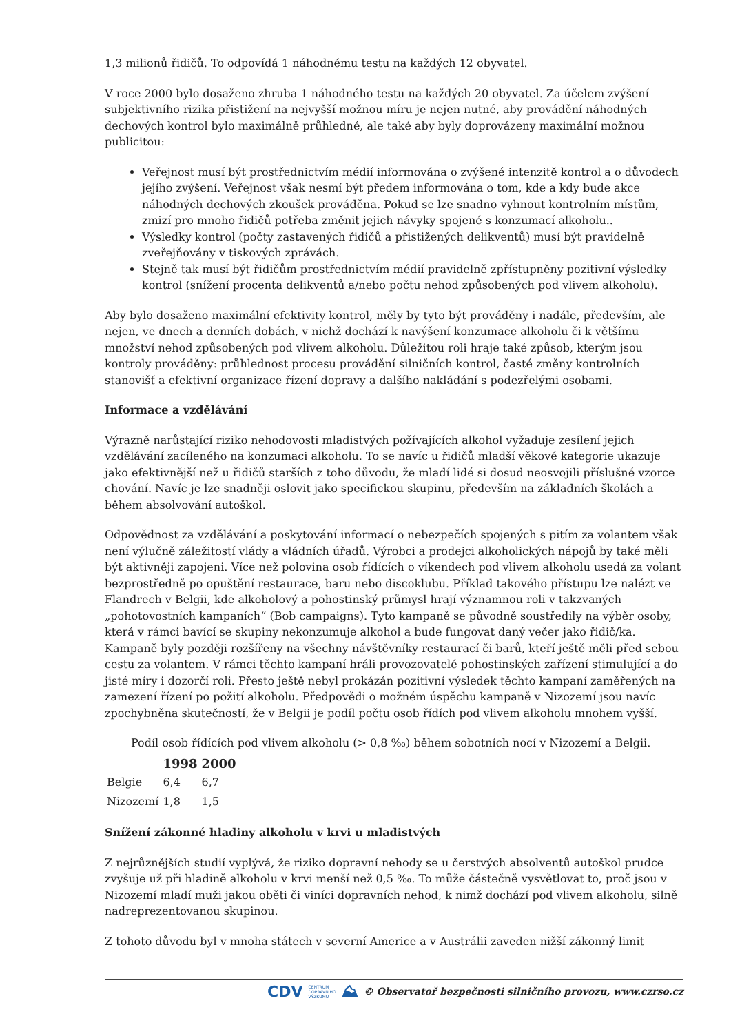1,3 milionů řidičů. To odpovídá 1 náhodnému testu na každých 12 obyvatel.
V roce 2000 bylo dosaženo zhruba 1 náhodného testu na každých 20 obyvatel. Za účelem zvýšení subjektivního rizika přistižení na nejvyšší možnou míru je nejen nutné, aby provádění náhodných dechových kontrol bylo maximálně průhledné, ale také aby byly doprovázeny maximální možnou publicitou:
Veřejnost musí být prostřednictvím médií informována o zvýšené intenzitě kontrol a o důvodech jejího zvýšení. Veřejnost však nesmí být předem informována o tom, kde a kdy bude akce náhodných dechových zkoušek prováděna. Pokud se lze snadno vyhnout kontrolním místům, zmizí pro mnoho řidičů potřeba změnit jejich návyky spojené s konzumací alkoholu..
Výsledky kontrol (počty zastavených řidičů a přistižených delikventů) musí být pravidelně zveřejňovány v tiskových zprávách.
Stejně tak musí být řidičům prostřednictvím médií pravidelně zpřístupněny pozitivní výsledky kontrol (snížení procenta delikventů a/nebo počtu nehod způsobených pod vlivem alkoholu).
Aby bylo dosaženo maximální efektivity kontrol, měly by tyto být prováděny i nadále, především, ale nejen, ve dnech a denních dobách, v nichž dochází k navýšení konzumace alkoholu či k většímu množství nehod způsobených pod vlivem alkoholu. Důležitou roli hraje také způsob, kterým jsou kontroly prováděny: průhlednost procesu provádění silničních kontrol, časté změny kontrolních stanovišť a efektivní organizace řízení dopravy a dalšího nakládání s podezřelými osobami.
Informace a vzdělávání
Výrazně narůstající riziko nehodovosti mladistvých požívajících alkohol vyžaduje zesílení jejich vzdělávání zacíleného na konzumaci alkoholu. To se navíc u řidičů mladší věkové kategorie ukazuje jako efektivnější než u řidičů starších z toho důvodu, že mladí lidé si dosud neosvojili příslušné vzorce chování. Navíc je lze snadněji oslovit jako specifickou skupinu, především na základních školách a během absolvování autoškol.
Odpovědnost za vzdělávání a poskytování informací o nebezpečích spojených s pitím za volantem však není výlučně záležitostí vlády a vládních úřadů. Výrobci a prodejci alkoholických nápojů by také měli být aktivněji zapojeni. Více než polovina osob řídících o víkendech pod vlivem alkoholu usedá za volant bezprostředně po opuštění restaurace, baru nebo discoklubu. Příklad takového přístupu lze nalézt ve Flandrech v Belgii, kde alkoholový a pohostinský průmysl hrají významnou roli v takzvaných „pohotovostních kampaních“ (Bob campaigns). Tyto kampaně se původně soustředily na výběr osoby, která v rámci bavící se skupiny nekonzumuje alkohol a bude fungovat daný večer jako řidič/ka. Kampaně byly později rozšířeny na všechny návštěvníky restaurací či barů, kteří ještě měli před sebou cestu za volantem. V rámci těchto kampaní hráli provozovatelé pohostinských zařízení stimulující a do jisté míry i dozorčí roli. Přesto ještě nebyl prokázán pozitivní výsledek těchto kampaní zaměřených na zamezení řízení po požití alkoholu. Předpovědi o možném úspěchu kampaně v Nizozemí jsou navíc zpochybněna skutečností, že v Belgii je podíl počtu osob řídích pod vlivem alkoholu mnohem vyšší.
Podíl osob řídících pod vlivem alkoholu (> 0,8 ‰) během sobotních nocí v Nizozemí a Belgii.
| | 1998 | 2000 |
| --- | --- | --- |
| Belgie | 6,4 | 6,7 |
| Nizozemí | 1,8 | 1,5 |
Snížení zákonné hladiny alkoholu v krvi u mladistvých
Z nejrůznějších studií vyplývá, že riziko dopravní nehody se u čerstvých absolventů autoškol prudce zvyšuje už při hladině alkoholu v krvi menší než 0,5 ‰. To může částečně vysvětlovat to, proč jsou v Nizozemí mladí muži jakou oběti či viníci dopravních nehod, k nimž dochází pod vlivem alkoholu, silně nadreprezentovanou skupinou.
Z tohoto důvodu byl v mnoha státech v severní Americe a v Austrálii zaveden nižší zákonný limit
CDV CENTRUM
DOPRAVNÍHO
VÝZKUMU ⛰ © Observatoř bezpečnosti silničního provozu, www.czrso.cz